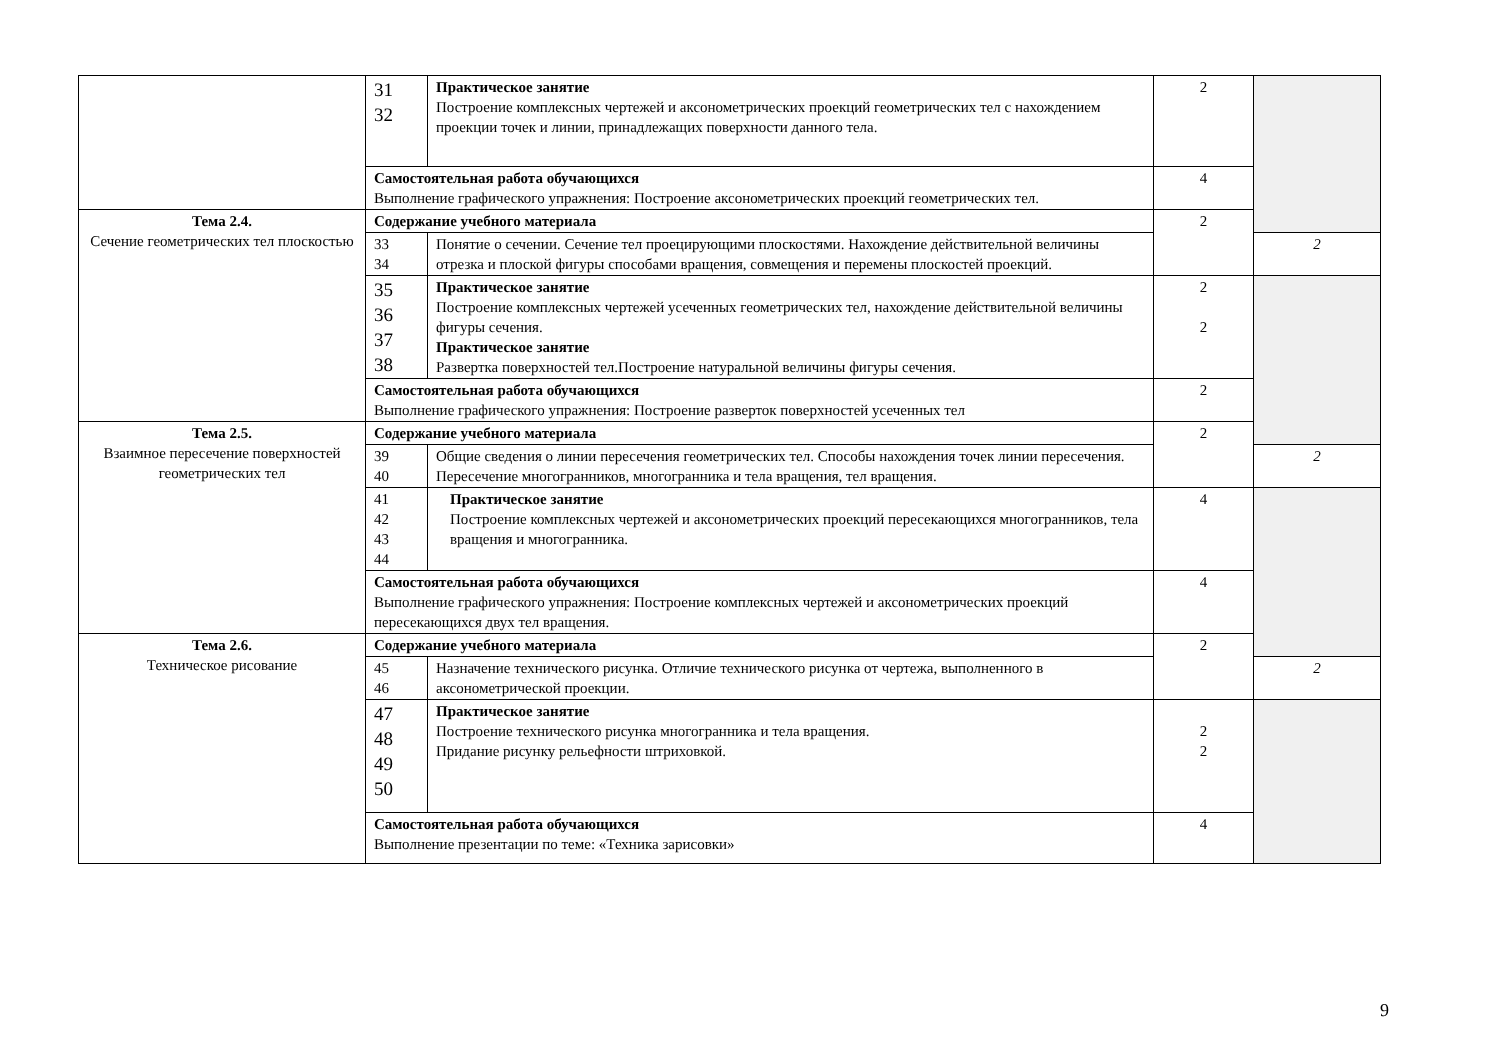| | 31 32 | Практическое занятие Построение комплексных чертежей и аксонометрических проекций геометрических тел с нахождением проекции точек и линии, принадлежащих поверхности данного тела. | 2 | |
| | Самостоятельная работа обучающихся Выполнение графического упражнения: Построение аксонометрических проекций геометрических тел. | | 4 | |
| Тема 2.4. Сечение геометрических тел плоскостью | Содержание учебного материала | | 2 | |
| | 33 34 | Понятие о сечении. Сечение тел проецирующими плоскостями. Нахождение действительной величины отрезка и плоской фигуры способами вращения, совмещения и перемены плоскостей проекций. | | 2 |
| | 35 36 37 38 | Практическое занятие Построение комплексных чертежей усеченных геометрических тел, нахождение действительной величины фигуры сечения. Практическое занятие Развертка поверхностей тел.Построение натуральной величины фигуры сечения. | 2 2 | |
| | Самостоятельная работа обучающихся Выполнение графического упражнения: Построение разверток поверхностей усеченных тел | | 2 | |
| Тема 2.5. Взаимное пересечение поверхностей геометрических тел | Содержание учебного материала | | 2 | |
| | 39 40 | Общие сведения о линии пересечения геометрических тел. Способы нахождения точек линии пересечения. Пересечение многогранников, многогранника и тела вращения, тел вращения. | | 2 |
| | 41 42 43 44 | Практическое занятие Построение комплексных чертежей и аксонометрических проекций пересекающихся многогранников, тела вращения и многогранника. | 4 | |
| | Самостоятельная работа обучающихся Выполнение графического упражнения: Построение комплексных чертежей и аксонометрических проекций пересекающихся двух тел вращения. | | 4 | |
| Тема 2.6. Техническое рисование | Содержание учебного материала | | 2 | |
| | 45 46 | Назначение технического рисунка. Отличие технического рисунка от чертежа, выполненного в аксонометрической проекции. | | 2 |
| | 47 48 49 50 | Практическое занятие Построение технического рисунка многогранника и тела вращения. Придание рисунку рельефности штриховкой. | 2 2 | |
| | Самостоятельная работа обучающихся Выполнение презентации по теме: «Техника зарисовки» | | 4 | |
9